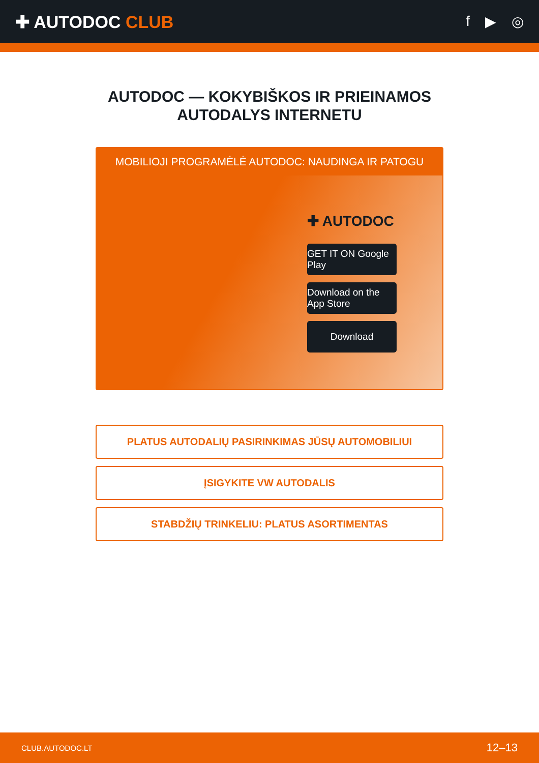✚ AUTODOC CLUB
f ▶ ◎
AUTODOC — KOKYBIŠKOS IR PRIEINAMOS
AUTODALYS INTERNETU
MOBILIOJI PROGRAMĖLĖ AUTODOC: NAUDINGA IR PATOGU
✚ AUTODOC
GET IT ON Google Play
Download on the App Store
Download
PLATUS AUTODALIŲ PASIRINKIMAS JŪSŲ AUTOMOBILIUI
ĮSIGYKITE VW AUTODALIS
STABDŽIŲ TRINKELIU: PLATUS ASORTIMENTAS
CLUB.AUTODOC.LT 12–13